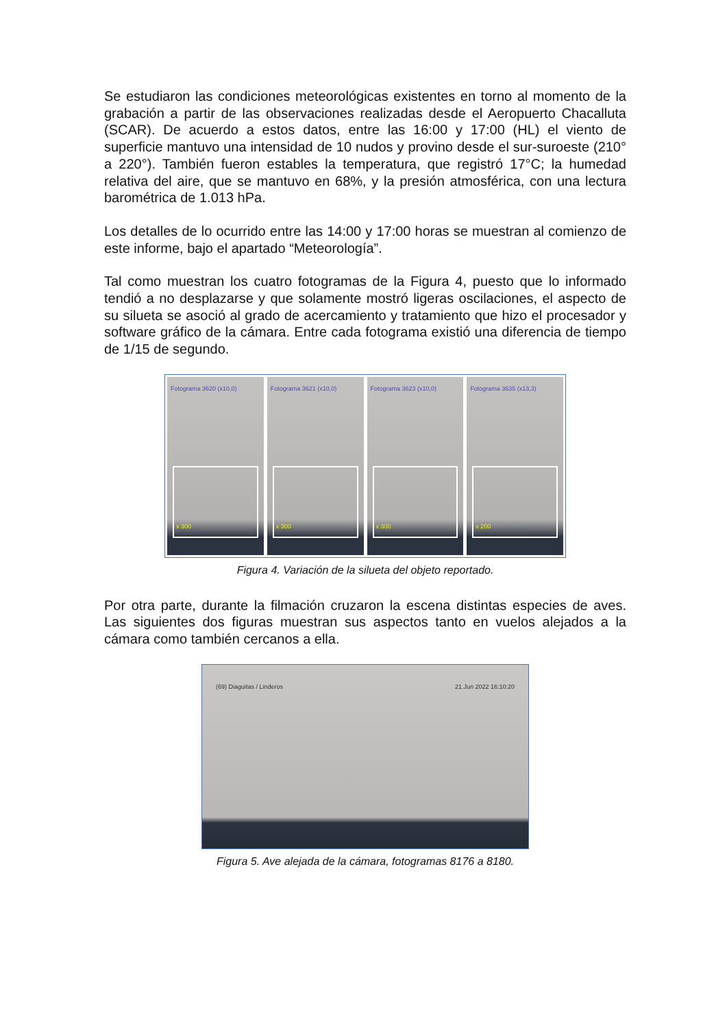Se estudiaron las condiciones meteorológicas existentes en torno al momento de la grabación a partir de las observaciones realizadas desde el Aeropuerto Chacalluta (SCAR). De acuerdo a estos datos, entre las 16:00 y 17:00 (HL) el viento de superficie mantuvo una intensidad de 10 nudos y provino desde el sur-suroeste (210° a 220°). También fueron estables la temperatura, que registró 17°C; la humedad relativa del aire, que se mantuvo en 68%, y la presión atmosférica, con una lectura barométrica de 1.013 hPa.
Los detalles de lo ocurrido entre las 14:00 y 17:00 horas se muestran al comienzo de este informe, bajo el apartado “Meteorología”.
Tal como muestran los cuatro fotogramas de la Figura 4, puesto que lo informado tendió a no desplazarse y que solamente mostró ligeras oscilaciones, el aspecto de su silueta se asoció al grado de acercamiento y tratamiento que hizo el procesador y software gráfico de la cámara. Entre cada fotograma existió una diferencia de tiempo de 1/15 de segundo.
Fotograma 3620 (x10,0)
x 300
Fotograma 3621 (x10,0)
x 300
Fotograma 3623 (x10,0)
x 300
Fotograma 3635 (x13,3)
x 200
Figura 4. Variación de la silueta del objeto reportado.
Por otra parte, durante la filmación cruzaron la escena distintas especies de aves. Las siguientes dos figuras muestran sus aspectos tanto en vuelos alejados a la cámara como también cercanos a ella.
(69) Diaguitas / Linderos 21.Jun 2022 16:10:20
Figura 5. Ave alejada de la cámara, fotogramas 8176 a 8180.